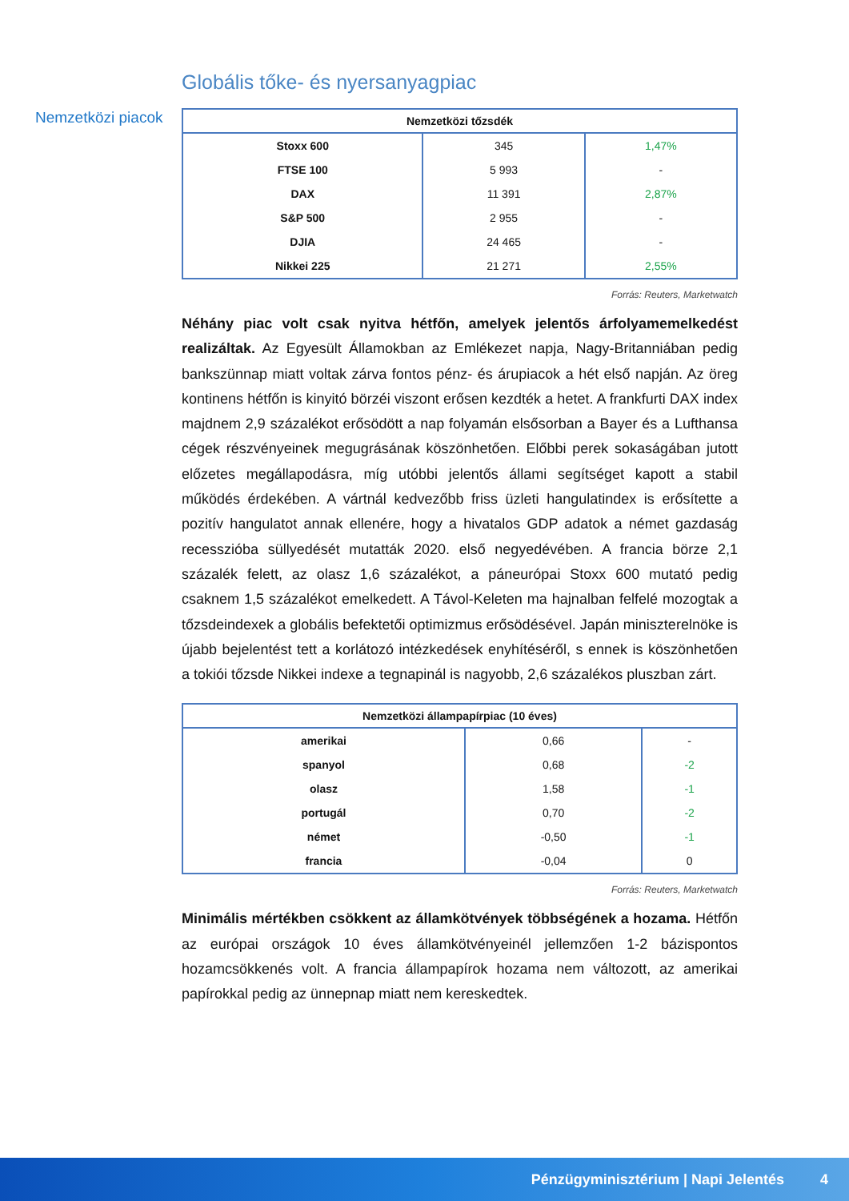Nemzetközi piacok
Globális tőke- és nyersanyagpiac
| Nemzetközi tőzsdék | | |
| --- | --- | --- |
| Stoxx 600 | 345 | 1,47% |
| FTSE 100 | 5 993 | - |
| DAX | 11 391 | 2,87% |
| S&P 500 | 2 955 | - |
| DJIA | 24 465 | - |
| Nikkei 225 | 21 271 | 2,55% |
Forrás: Reuters, Marketwatch
Néhány piac volt csak nyitva hétfőn, amelyek jelentős árfolyamemelkedést realizáltak. Az Egyesült Államokban az Emlékezet napja, Nagy-Britanniában pedig bankszünnap miatt voltak zárva fontos pénz- és árupiacok a hét első napján. Az öreg kontinens hétfőn is kinyitó börzéi viszont erősen kezdték a hetet. A frankfurti DAX index majdnem 2,9 százalékot erősödött a nap folyamán elsősorban a Bayer és a Lufthansa cégek részvényeinek megugrásának köszönhetően. Előbbi perek sokaságában jutott előzetes megállapodásra, míg utóbbi jelentős állami segítséget kapott a stabil működés érdekében. A vártnál kedvezőbb friss üzleti hangulatindex is erősítette a pozitív hangulatot annak ellenére, hogy a hivatalos GDP adatok a német gazdaság recesszióba süllyedését mutatták 2020. első negyedévében. A francia börze 2,1 százalék felett, az olasz 1,6 százalékot, a páneurópai Stoxx 600 mutató pedig csaknem 1,5 százalékot emelkedett. A Távol-Keleten ma hajnalban felfelé mozogtak a tőzsdeindexek a globális befektetői optimizmus erősödésével. Japán miniszterelnöke is újabb bejelentést tett a korlátozó intézkedések enyhítéséről, s ennek is köszönhetően a tokiói tőzsde Nikkei indexe a tegnapinál is nagyobb, 2,6 százalékos pluszban zárt.
| Nemzetközi állampapírpiac (10 éves) | | |
| --- | --- | --- |
| amerikai | 0,66 | - |
| spanyol | 0,68 | -2 |
| olasz | 1,58 | -1 |
| portugál | 0,70 | -2 |
| német | -0,50 | -1 |
| francia | -0,04 | 0 |
Forrás: Reuters, Marketwatch
Minimális mértékben csökkent az államkötvények többségének a hozama. Hétfőn az európai országok 10 éves államkötvényeinél jellemzően 1-2 bázispontos hozamcsökkenés volt. A francia állampapírok hozama nem változott, az amerikai papírokkal pedig az ünnepnap miatt nem kereskedtek.
Pénzügyminisztérium | Napi Jelentés 4